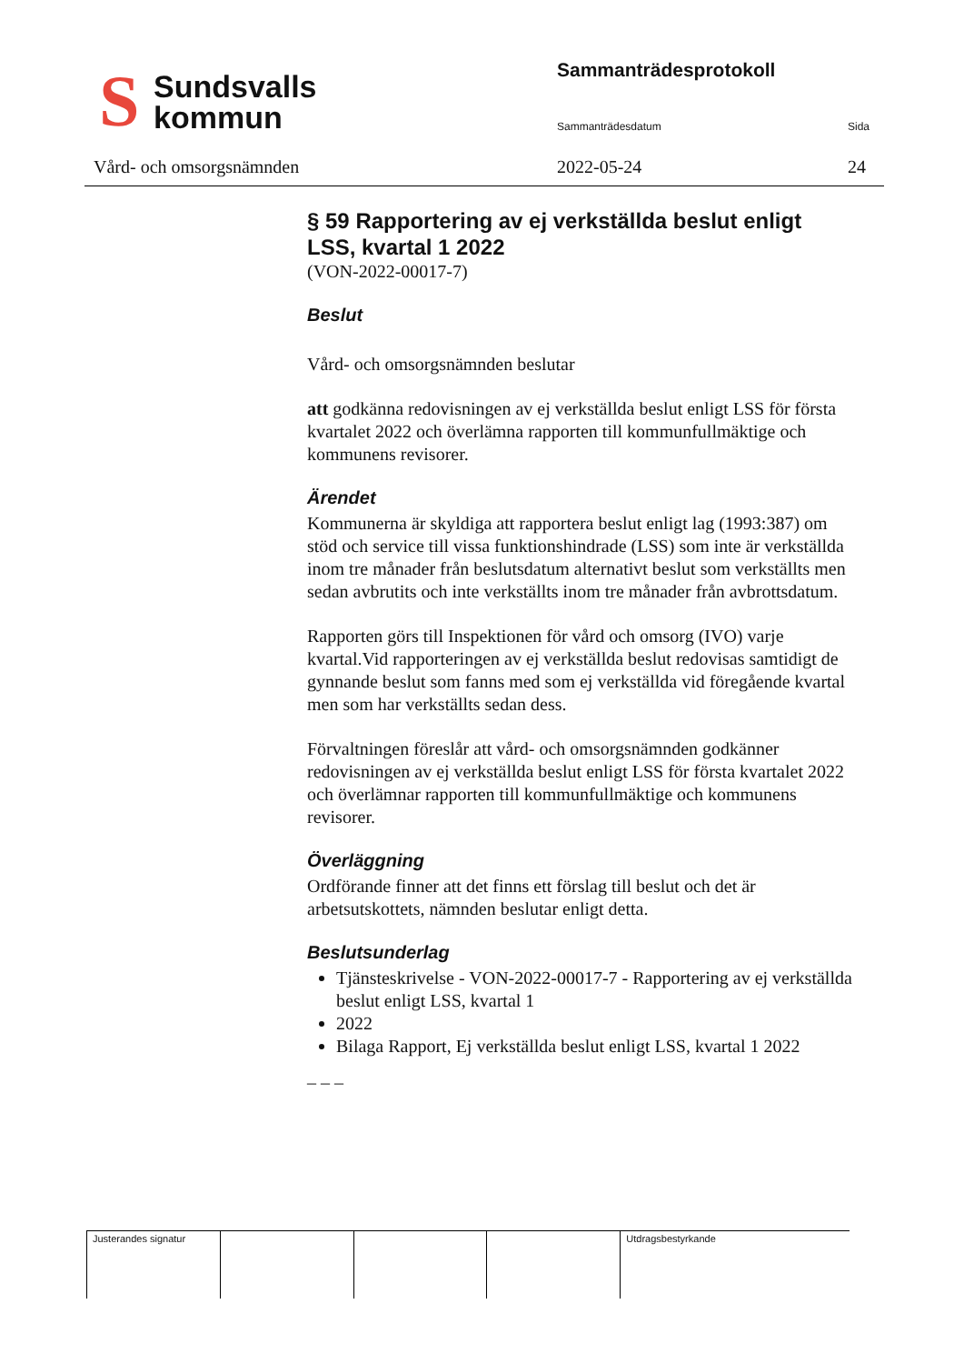S Sundsvalls
kommun
Vård- och omsorgsnämnden
Sammanträdesprotokoll
Sammanträdesdatum Sida
2022-05-24 24
§ 59 Rapportering av ej verkställda beslut enligt LSS, kvartal 1 2022
(VON-2022-00017-7)
Beslut
Vård- och omsorgsnämnden beslutar
att godkänna redovisningen av ej verkställda beslut enligt LSS för första kvartalet 2022 och överlämna rapporten till kommunfullmäktige och kommunens revisorer.
Ärendet
Kommunerna är skyldiga att rapportera beslut enligt lag (1993:387) om stöd och service till vissa funktionshindrade (LSS) som inte är verkställda inom tre månader från beslutsdatum alternativt beslut som verkställts men sedan avbrutits och inte verkställts inom tre månader från avbrottsdatum.
Rapporten görs till Inspektionen för vård och omsorg (IVO) varje kvartal.Vid rapporteringen av ej verkställda beslut redovisas samtidigt de gynnande beslut som fanns med som ej verkställda vid föregående kvartal men som har verkställts sedan dess.
Förvaltningen föreslår att vård- och omsorgsnämnden godkänner redovisningen av ej verkställda beslut enligt LSS för första kvartalet 2022 och överlämnar rapporten till kommunfullmäktige och kommunens revisorer.
Överläggning
Ordförande finner att det finns ett förslag till beslut och det är arbetsutskottets, nämnden beslutar enligt detta.
Beslutsunderlag
Tjänsteskrivelse - VON-2022-00017-7 - Rapportering av ej verkställda beslut enligt LSS, kvartal 1
2022
Bilaga Rapport, Ej verkställda beslut enligt LSS, kvartal 1 2022
_ _ _
Justerandes signatur Utdragsbestyrkande